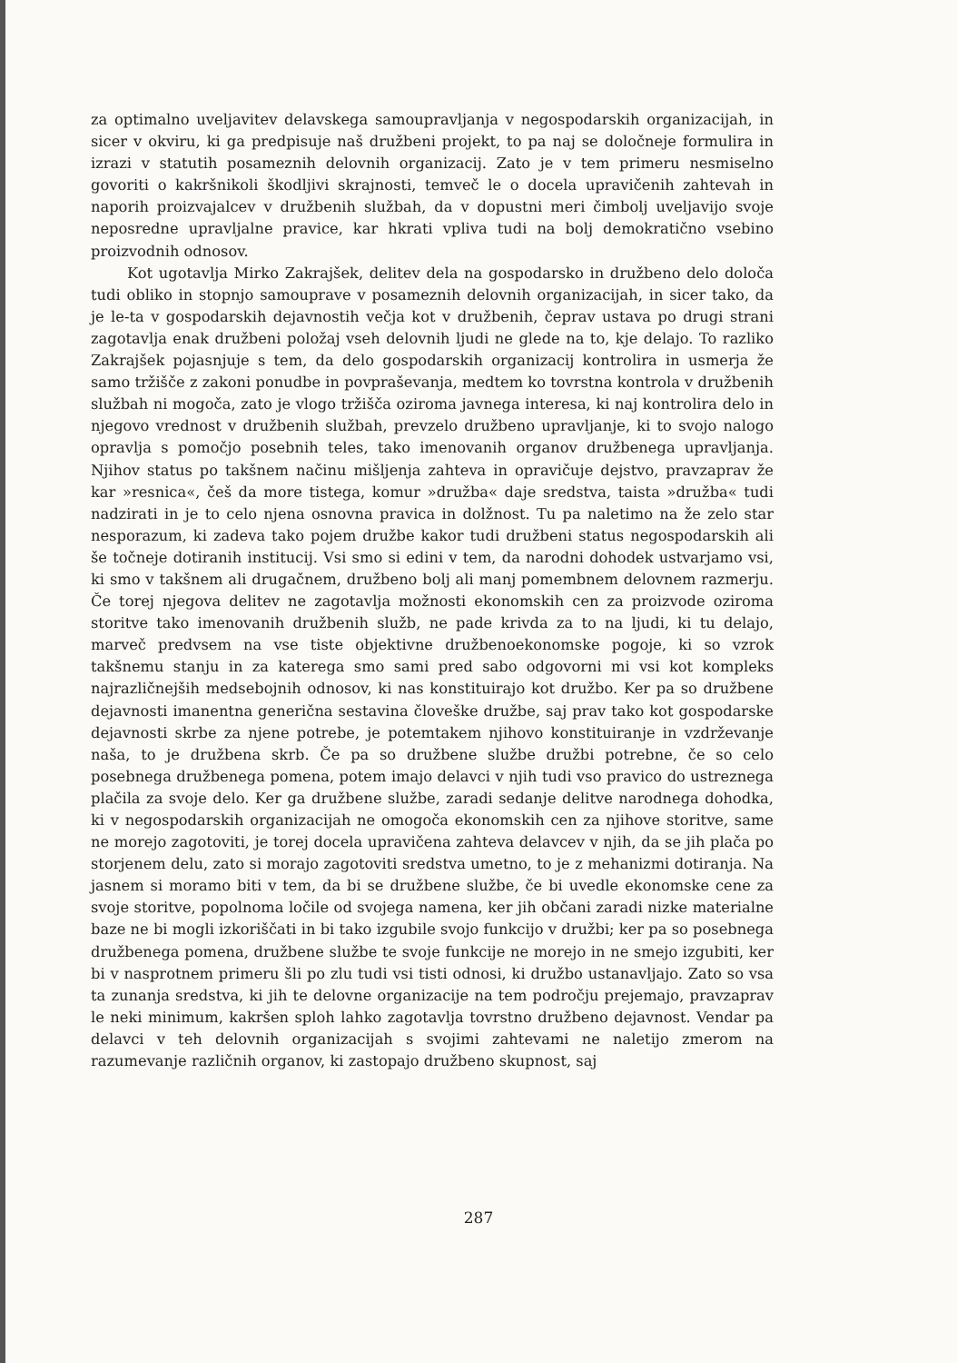za optimalno uveljavitev delavskega samoupravljanja v negospodarskih organizacijah, in sicer v okviru, ki ga predpisuje naš družbeni projekt, to pa naj se določneje formulira in izrazi v statutih posameznih delovnih organizacij. Zato je v tem primeru nesmiselno govoriti o kakršnikoli škodljivi skrajnosti, temveč le o docela upravičenih zahtevah in naporih proizvajalcev v družbenih službah, da v dopustni meri čimbolj uveljavijo svoje neposredne upravljalne pravice, kar hkrati vpliva tudi na bolj demokratično vsebino proizvodnih odnosov.
Kot ugotavlja Mirko Zakrajšek, delitev dela na gospodarsko in družbeno delo določa tudi obliko in stopnjo samouprave v posameznih delovnih organizacijah, in sicer tako, da je le-ta v gospodarskih dejavnostih večja kot v družbenih, čeprav ustava po drugi strani zagotavlja enak družbeni položaj vseh delovnih ljudi ne glede na to, kje delajo. To razliko Zakrajšek pojasnjuje s tem, da delo gospodarskih organizacij kontrolira in usmerja že samo tržišče z zakoni ponudbe in povpraševanja, medtem ko tovrstna kontrola v družbenih službah ni mogoča, zato je vlogo tržišča oziroma javnega interesa, ki naj kontrolira delo in njegovo vrednost v družbenih službah, prevzelo družbeno upravljanje, ki to svojo nalogo opravlja s pomočjo posebnih teles, tako imenovanih organov družbenega upravljanja. Njihov status po takšnem načinu mišljenja zahteva in opravičuje dejstvo, pravzaprav že kar »resnica«, češ da more tistega, komur »družba« daje sredstva, taista »družba« tudi nadzirati in je to celo njena osnovna pravica in dolžnost. Tu pa naletimo na že zelo star nesporazum, ki zadeva tako pojem družbe kakor tudi družbeni status negospodarskih ali še točneje dotiranih institucij. Vsi smo si edini v tem, da narodni dohodek ustvarjamo vsi, ki smo v takšnem ali drugačnem, družbeno bolj ali manj pomembnem delovnem razmerju. Če torej njegova delitev ne zagotavlja možnosti ekonomskih cen za proizvode oziroma storitve tako imenovanih družbenih služb, ne pade krivda za to na ljudi, ki tu delajo, marveč predvsem na vse tiste objektivne družbenoekonomske pogoje, ki so vzrok takšnemu stanju in za katerega smo sami pred sabo odgovorni mi vsi kot kompleks najrazličnejših medsebojnih odnosov, ki nas konstituirajo kot družbo. Ker pa so družbene dejavnosti imanentna generična sestavina človeške družbe, saj prav tako kot gospodarske dejavnosti skrbe za njene potrebe, je potemtakem njihovo konstituiranje in vzdrževanje naša, to je družbena skrb. Če pa so družbene službe družbi potrebne, če so celo posebnega družbenega pomena, potem imajo delavci v njih tudi vso pravico do ustreznega plačila za svoje delo. Ker ga družbene službe, zaradi sedanje delitve narodnega dohodka, ki v negospodarskih organizacijah ne omogoča ekonomskih cen za njihove storitve, same ne morejo zagotoviti, je torej docela upravičena zahteva delavcev v njih, da se jih plača po storjenem delu, zato si morajo zagotoviti sredstva umetno, to je z mehanizmi dotiranja. Na jasnem si moramo biti v tem, da bi se družbene službe, če bi uvedle ekonomske cene za svoje storitve, popolnoma ločile od svojega namena, ker jih občani zaradi nizke materialne baze ne bi mogli izkoriščati in bi tako izgubile svojo funkcijo v družbi; ker pa so posebnega družbenega pomena, družbene službe te svoje funkcije ne morejo in ne smejo izgubiti, ker bi v nasprotnem primeru šli po zlu tudi vsi tisti odnosi, ki družbo ustanavljajo. Zato so vsa ta zunanja sredstva, ki jih te delovne organizacije na tem področju prejemajo, pravzaprav le neki minimum, kakršen sploh lahko zagotavlja tovrstno družbeno dejavnost. Vendar pa delavci v teh delovnih organizacijah s svojimi zahtevami ne naletijo zmerom na razumevanje različnih organov, ki zastopajo družbeno skupnost, saj
287